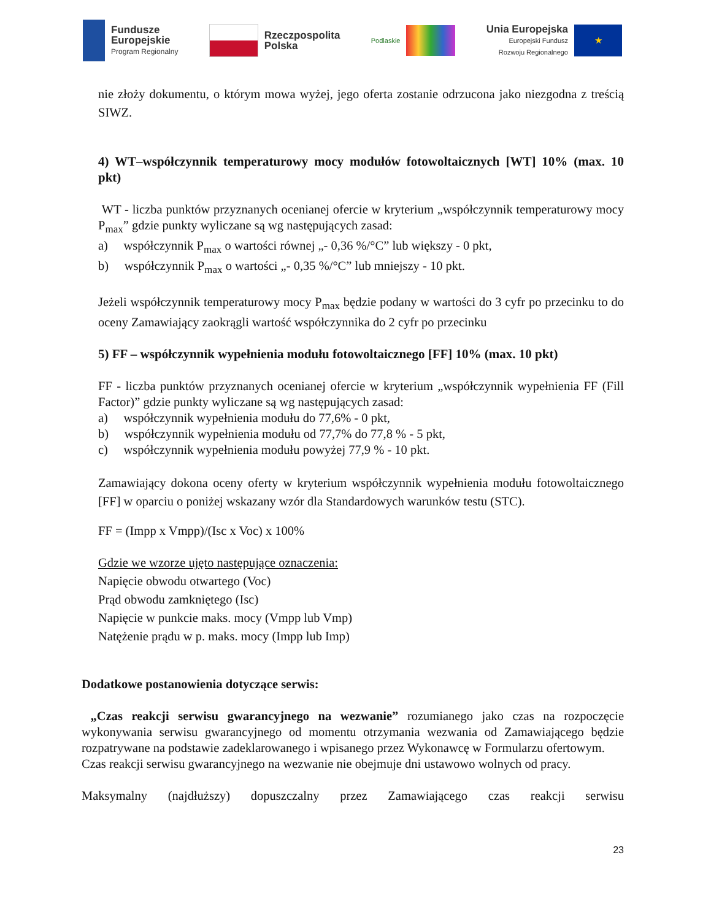Fundusze
Europejskie
Program Regionalny
Rzeczpospolita
Polska
Podlaskie
Unia Europejska
Europejski Fundusz
Rozwoju Regionalnego
★
nie złoży dokumentu, o którym mowa wyżej, jego oferta zostanie odrzucona jako niezgodna z treścią SIWZ.
4) WT–współczynnik temperaturowy mocy modułów fotowoltaicznych [WT] 10% (max. 10 pkt)
WT - liczba punktów przyznanych ocenianej ofercie w kryterium „współczynnik temperaturowy mocy P<sub>max</sub>” gdzie punkty wyliczane są wg następujących zasad:
a) współczynnik P<sub>max</sub> o wartości równej „- 0,36 %/°C” lub większy - 0 pkt,
b) współczynnik P<sub>max</sub> o wartości „- 0,35 %/°C” lub mniejszy - 10 pkt.
Jeżeli współczynnik temperaturowy mocy P<sub>max</sub> będzie podany w wartości do 3 cyfr po przecinku to do oceny Zamawiający zaokrągli wartość współczynnika do 2 cyfr po przecinku
5) FF – współczynnik wypełnienia modułu fotowoltaicznego [FF] 10% (max. 10 pkt)
FF - liczba punktów przyznanych ocenianej ofercie w kryterium „współczynnik wypełnienia FF (Fill Factor)” gdzie punkty wyliczane są wg następujących zasad:
a) współczynnik wypełnienia modułu do 77,6% - 0 pkt,
b) współczynnik wypełnienia modułu od 77,7% do 77,8 % - 5 pkt,
c) współczynnik wypełnienia modułu powyżej 77,9 % - 10 pkt.
Zamawiający dokona oceny oferty w kryterium współczynnik wypełnienia modułu fotowoltaicznego [FF] w oparciu o poniżej wskazany wzór dla Standardowych warunków testu (STC).
FF = (Impp x Vmpp)/(Isc x Voc) x 100%
Gdzie we wzorze ujęto następujące oznaczenia:
Napięcie obwodu otwartego (Voc)
Prąd obwodu zamkniętego (Isc)
Napięcie w punkcie maks. mocy (Vmpp lub Vmp)
Natężenie prądu w p. maks. mocy (Impp lub Imp)
Dodatkowe postanowienia dotyczące serwis:
„Czas reakcji serwisu gwarancyjnego na wezwanie” rozumianego jako czas na rozpoczęcie wykonywania serwisu gwarancyjnego od momentu otrzymania wezwania od Zamawiającego będzie rozpatrywane na podstawie zadeklarowanego i wpisanego przez Wykonawcę w Formularzu ofertowym.
Czas reakcji serwisu gwarancyjnego na wezwanie nie obejmuje dni ustawowo wolnych od pracy.
Maksymalny (najdłuższy) dopuszczalny przez Zamawiającego czas reakcji serwisu
23